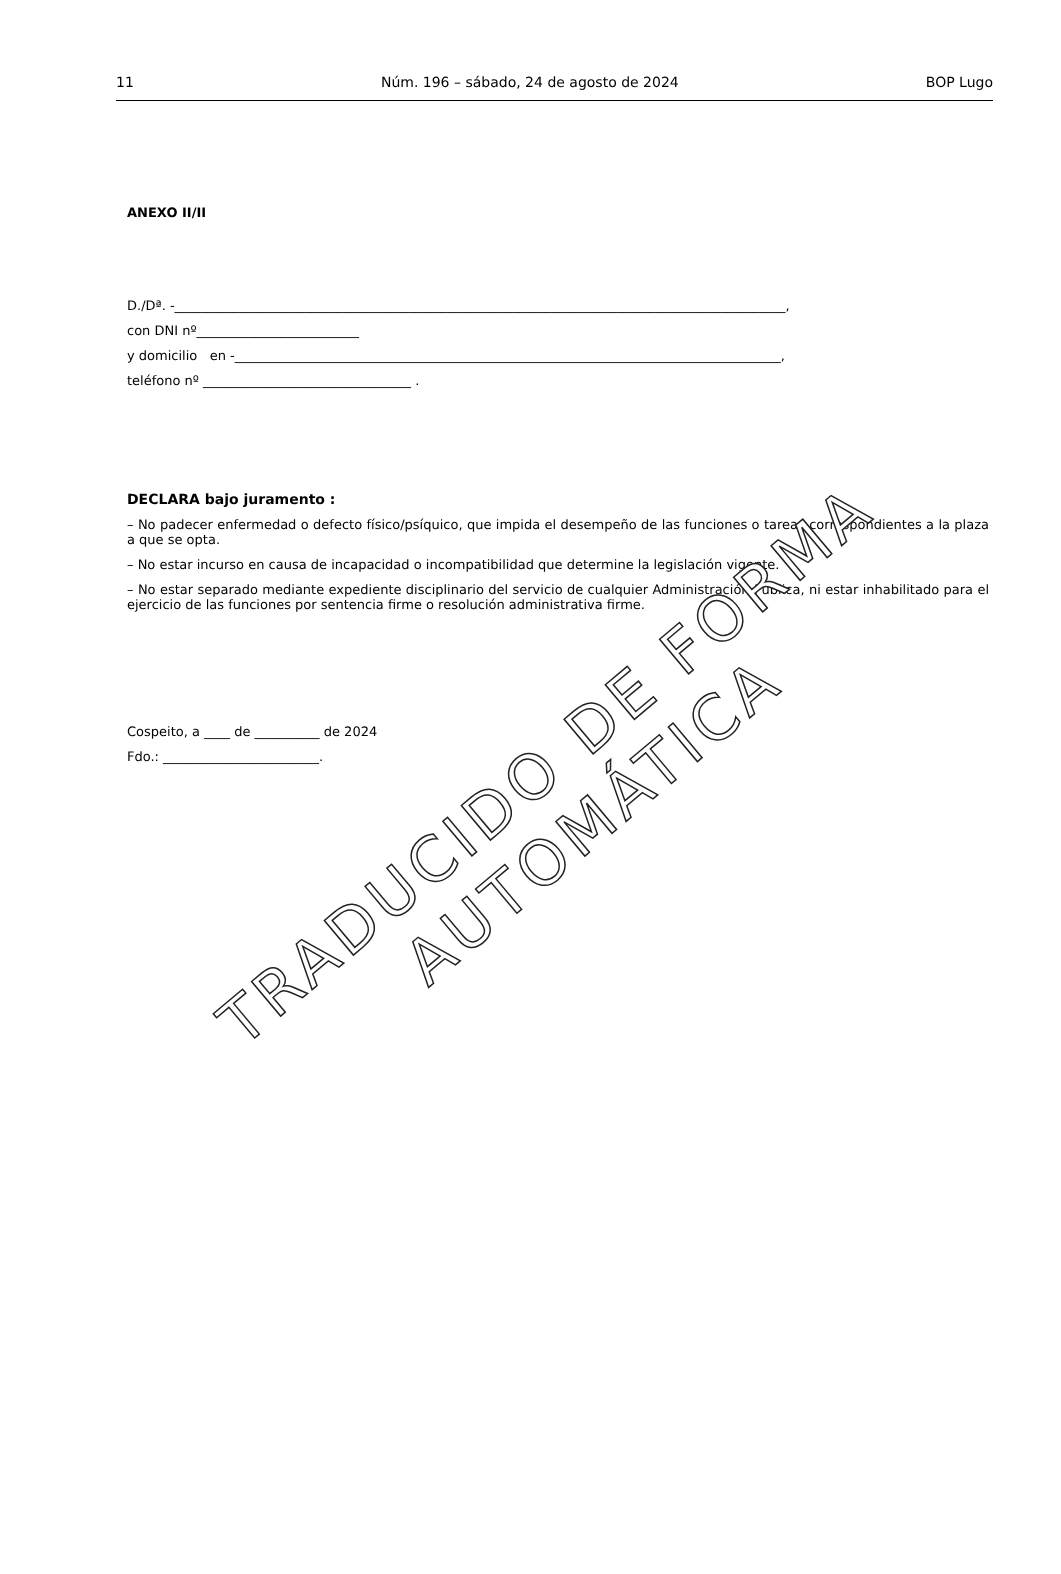11 Núm. 196 – sábado, 24 de agosto de 2024 BOP Lugo
ANEXO II/II
D./Dª. -______________________________________________________________________________________________,
con DNI nº_________________________
y domicilio en -____________________________________________________________________________________,
teléfono nº ________________________________ .
DECLARA bajo juramento :
– No padecer enfermedad o defecto físico/psíquico, que impida el desempeño de las funciones o tareas correspondientes a la plaza a que se opta.
– No estar incurso en causa de incapacidad o incompatibilidad que determine la legislación vigente.
– No estar separado mediante expediente disciplinario del servicio de cualquier Administración Pública, ni estar inhabilitado para el ejercicio de las funciones por sentencia firme o resolución administrativa firme.
Cospeito, a ____ de __________ de 2024
Fdo.: ________________________.
TRADUCIDO DE FORMA AUTOMÁTICA